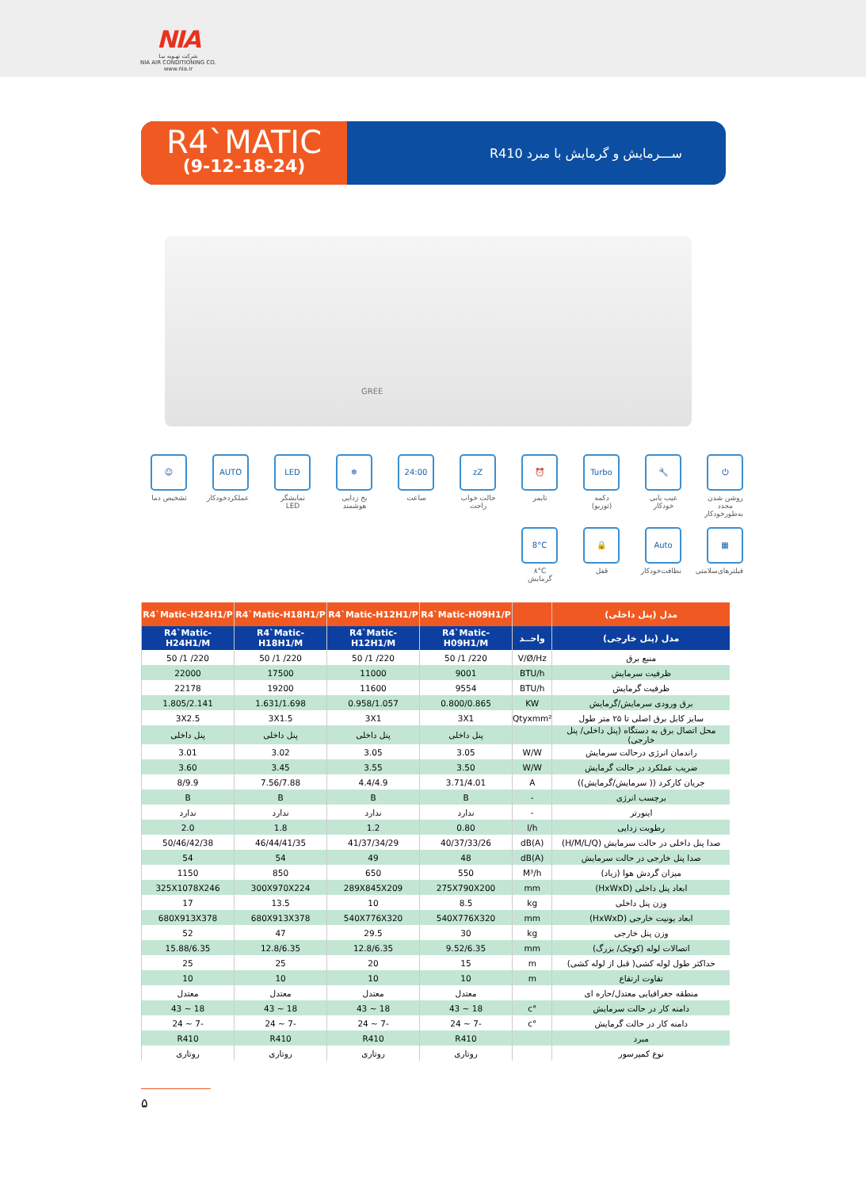NIA
شرکت تهـویه نیـا
NIA AIR CONDITIONING CO.
www.nia.ir
R4`MATIC
(9-12-18-24)
ســـرمایش و گرمایش با مبرد R410
GREE
⏻
روشن شدن مجدد به‌طورخودکار
🔧
عیب یابی خودکار
Turbo
دکمه (توربو)
⏰
تایمر
zZ
حالت خواب راحت
24:00
ساعت
❄
یخ زدایی هوشمند
LED
نمایشگر LED
AUTO
عملکردخودکار
☺
تشخیص دما
▦
فیلترهای‌سلامتی
Auto
نظافت‌خودکار
🔒
قفل
8°C
۸°C گرمایش
| مدل (پنل داخلی) | | R4`Matic-H09H1/P | R4`Matic-H12H1/P | R4`Matic-H18H1/P | R4`Matic-H24H1/P |
| --- | --- | --- | --- | --- | --- |
| مدل (پنل خارجی) | واحــد | R4`Matic-H09H1/M | R4`Matic-H12H1/M | R4`Matic-H18H1/M | R4`Matic-H24H1/M |
| منبع برق | V/Ø/Hz | 220/ 1/ 50 | 220/ 1/ 50 | 220/ 1/ 50 | 220/ 1/ 50 |
| ظرفیت سرمایش | BTU/h | 9001 | 11000 | 17500 | 22000 |
| ظرفیت گرمایش | BTU/h | 9554 | 11600 | 19200 | 22178 |
| برق ورودی سرمایش/گرمایش | KW | 0.800/0.865 | 0.958/1.057 | 1.631/1.698 | 1.805/2.141 |
| سایز کابل برق اصلی تا ۲۵ متر طول | Qtyxmm² | 3X1 | 3X1 | 3X1.5 | 3X2.5 |
| محل اتصال برق به دستگاه (پنل داخلی/ پنل خارجی) | | پنل داخلی | پنل داخلی | پنل داخلی | پنل داخلی |
| راندمان انرژی درحالت سرمایش | W/W | 3.05 | 3.05 | 3.02 | 3.01 |
| ضریب عملکرد در حالت گرمایش | W/W | 3.50 | 3.55 | 3.45 | 3.60 |
| جریان کارکرد (( سرمایش/گرمایش)) | A | 3.71/4.01 | 4.4/4.9 | 7.56/7.88 | 8/9.9 |
| برچسب انرژی | - | B | B | B | B |
| اینورتر | - | ندارد | ندارد | ندارد | ندارد |
| رطوبت زدایی | l/h | 0.80 | 1.2 | 1.8 | 2.0 |
| صدا پنل داخلی در حالت سرمایش (H/M/L/Q) | dB(A) | 40/37/33/26 | 41/37/34/29 | 46/44/41/35 | 50/46/42/38 |
| صدا پنل خارجی در حالت سرمایش | dB(A) | 48 | 49 | 54 | 54 |
| میزان گردش هوا (زیاد) | M³/h | 550 | 650 | 850 | 1150 |
| ابعاد پنل داخلی (HxWxD) | mm | 275X790X200 | 289X845X209 | 300X970X224 | 325X1078X246 |
| وزن پنل داخلی | kg | 8.5 | 10 | 13.5 | 17 |
| ابعاد یونیت خارجی (HxWxD) | mm | 540X776X320 | 540X776X320 | 680X913X378 | 680X913X378 |
| وزن پنل خارجی | kg | 30 | 29.5 | 47 | 52 |
| اتصالات لوله (کوچک/ بزرگ) | mm | 9.52/6.35 | 12.8/6.35 | 12.8/6.35 | 15.88/6.35 |
| حداکثر طول لوله کشی( قبل از لوله کشی) | m | 15 | 20 | 25 | 25 |
| تفاوت ارتفاع | m | 10 | 10 | 10 | 10 |
| منطقه جغرافیایی معتدل/حاره ای | | معتدل | معتدل | معتدل | معتدل |
| دامنه کار در حالت سرمایش | °c | 18 ~ 43 | 18 ~ 43 | 18 ~ 43 | 18 ~ 43 |
| دامنه کار در حالت گرمایش | °c | -7 ~ 24 | -7 ~ 24 | -7 ~ 24 | -7 ~ 24 |
| مبرد | | R410 | R410 | R410 | R410 |
| نوع کمپرسور | | روتاری | روتاری | روتاری | روتاری |
۵